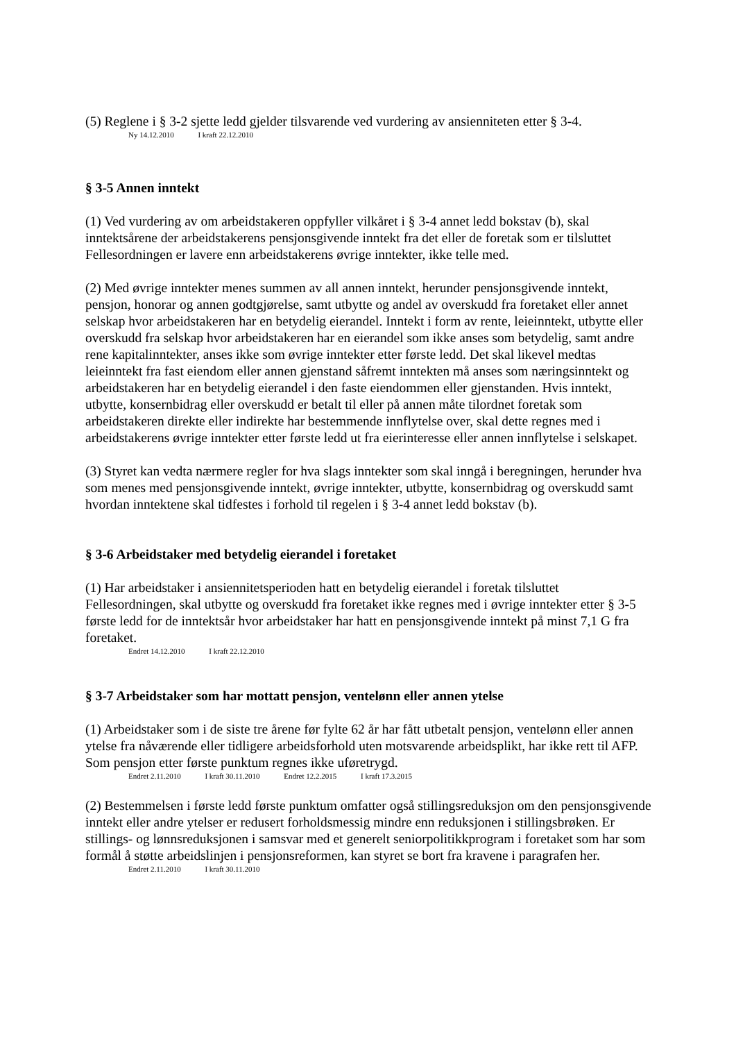(5) Reglene i § 3-2 sjette ledd gjelder tilsvarende ved vurdering av ansienniteten etter § 3-4.
Ny 14.12.2010 I kraft 22.12.2010
§ 3-5 Annen inntekt
(1) Ved vurdering av om arbeidstakeren oppfyller vilkåret i § 3-4 annet ledd bokstav (b), skal inntektsårene der arbeidstakerens pensjonsgivende inntekt fra det eller de foretak som er tilsluttet Fellesordningen er lavere enn arbeidstakerens øvrige inntekter, ikke telle med.
(2) Med øvrige inntekter menes summen av all annen inntekt, herunder pensjonsgivende inntekt, pensjon, honorar og annen godtgjørelse, samt utbytte og andel av overskudd fra foretaket eller annet selskap hvor arbeidstakeren har en betydelig eierandel. Inntekt i form av rente, leieinntekt, utbytte eller overskudd fra selskap hvor arbeidstakeren har en eierandel som ikke anses som betydelig, samt andre rene kapitalinntekter, anses ikke som øvrige inntekter etter første ledd. Det skal likevel medtas leieinntekt fra fast eiendom eller annen gjenstand såfremt inntekten må anses som næringsinntekt og arbeidstakeren har en betydelig eierandel i den faste eiendommen eller gjenstanden. Hvis inntekt, utbytte, konsernbidrag eller overskudd er betalt til eller på annen måte tilordnet foretak som arbeidstakeren direkte eller indirekte har bestemmende innflytelse over, skal dette regnes med i arbeidstakerens øvrige inntekter etter første ledd ut fra eierinteresse eller annen innflytelse i selskapet.
(3) Styret kan vedta nærmere regler for hva slags inntekter som skal inngå i beregningen, herunder hva som menes med pensjonsgivende inntekt, øvrige inntekter, utbytte, konsernbidrag og overskudd samt hvordan inntektene skal tidfestes i forhold til regelen i § 3-4 annet ledd bokstav (b).
§ 3-6 Arbeidstaker med betydelig eierandel i foretaket
(1) Har arbeidstaker i ansiennitetsperioden hatt en betydelig eierandel i foretak tilsluttet Fellesordningen, skal utbytte og overskudd fra foretaket ikke regnes med i øvrige inntekter etter § 3-5 første ledd for de inntektsår hvor arbeidstaker har hatt en pensjonsgivende inntekt på minst 7,1 G fra foretaket.
Endret 14.12.2010 I kraft 22.12.2010
§ 3-7 Arbeidstaker som har mottatt pensjon, ventelønn eller annen ytelse
(1) Arbeidstaker som i de siste tre årene før fylte 62 år har fått utbetalt pensjon, ventelønn eller annen ytelse fra nåværende eller tidligere arbeidsforhold uten motsvarende arbeidsplikt, har ikke rett til AFP. Som pensjon etter første punktum regnes ikke uføretrygd.
Endret 2.11.2010 I kraft 30.11.2010 Endret 12.2.2015 I kraft 17.3.2015
(2) Bestemmelsen i første ledd første punktum omfatter også stillingsreduksjon om den pensjonsgivende inntekt eller andre ytelser er redusert forholdsmessig mindre enn reduksjonen i stillingsbrøken. Er stillings- og lønnsreduksjonen i samsvar med et generelt seniorpolitikkprogram i foretaket som har som formål å støtte arbeidslinjen i pensjonsreformen, kan styret se bort fra kravene i paragrafen her.
Endret 2.11.2010 I kraft 30.11.2010